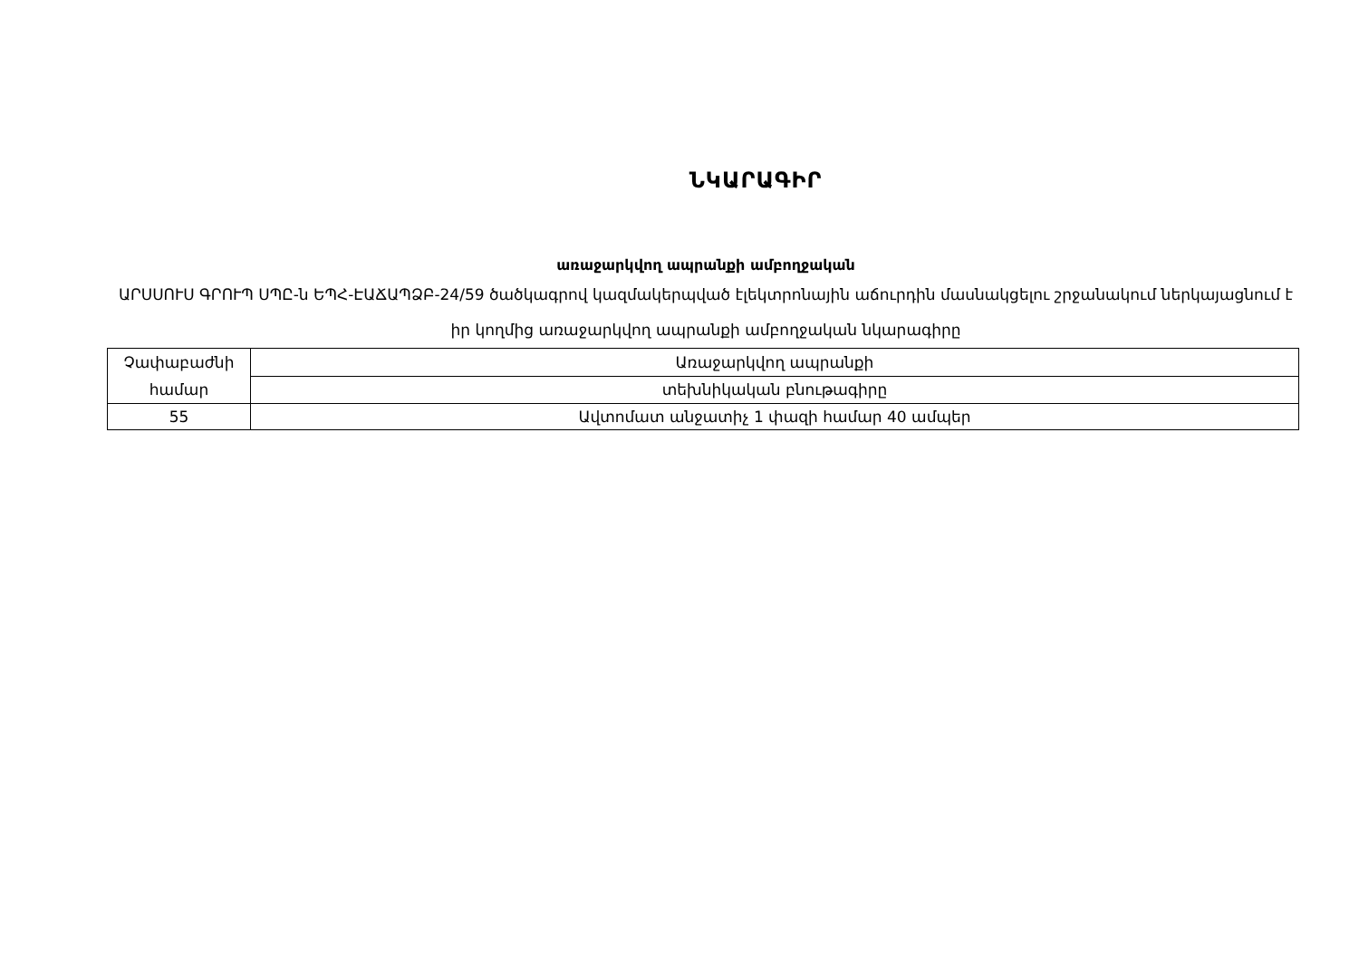ՆԿԱՐԱԳԻՐ
առաջարկվող ապրանքի ամբողջական
ԱՐՍՍՈՒՍ ԳՐՈՒՊ ՍՊԸ-ն ԵՊՀ-ԷԱՃԱՊՁԲ-24/59 ծածկագրով կազմակերպված էլեկտրոնային աճուրդին մասնակցելու շրջանակում ներկայացնում է իր կողմից առաջարկվող ապրանքի ամբողջական նկարագիրը
| Չափաբաժնի համար | Առաջարկվող ապրանքի |
| | տեխնիկական բնութագիրը |
| 55 | Ավտոմատ անջատիչ 1 փազի համար 40 ամպեր |